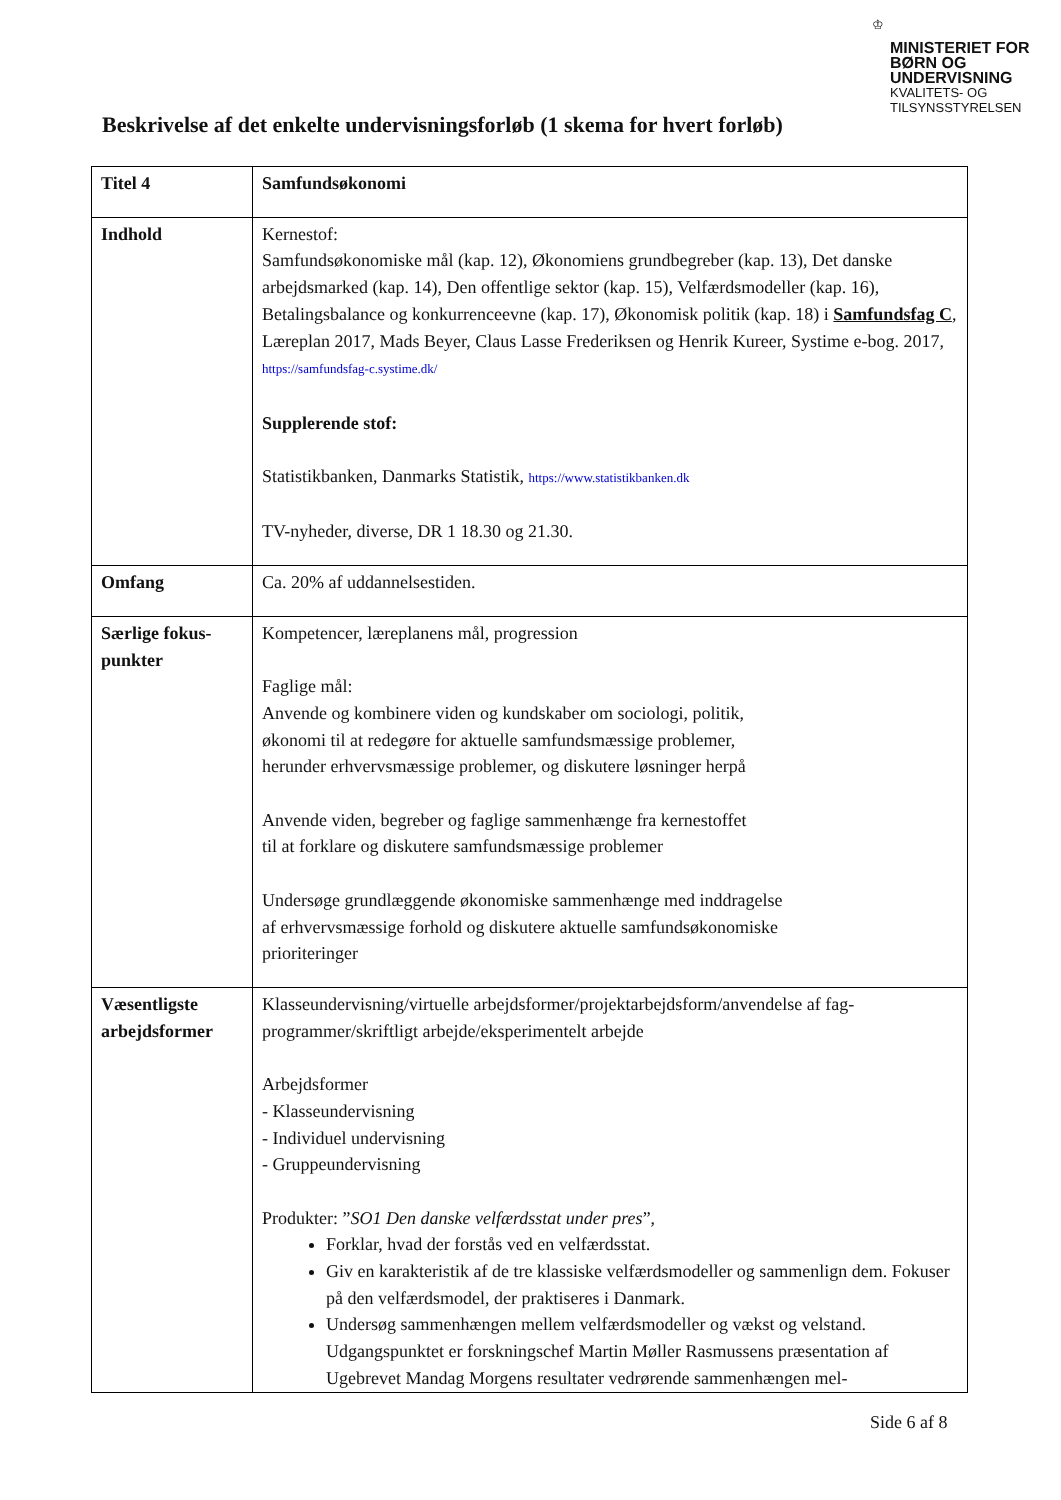♔
MINISTERIET FOR
BØRN OG
UNDERVISNING
KVALITETS- OG
TILSYNSSTYRELSEN
Beskrivelse af det enkelte undervisningsforløb (1 skema for hvert forløb)
| Titel 4 | Samfundsøkonomi |
| Indhold | Kernestof: Samfundsøkonomiske mål (kap. 12), Økonomiens grundbegreber (kap. 13), Det danske arbejdsmarked (kap. 14), Den offentlige sektor (kap. 15), Velfærdsmodeller (kap. 16), Betalingsbalance og konkurrenceevne (kap. 17), Økonomisk politik (kap. 18) i Samfundsfag C , Læreplan 2017, Mads Beyer, Claus Lasse Frederiksen og Henrik Kureer, Systime e-bog. 2017, https://samfundsfag-c.systime.dk/ Supplerende stof: Statistikbanken, Danmarks Statistik, https://www.statistikbanken.dk TV-nyheder, diverse, DR 1 18.30 og 21.30. |
| Omfang | Ca. 20% af uddannelsestiden. |
| Særlige fokus- punkter | Kompetencer, læreplanens mål, progression Faglige mål: Anvende og kombinere viden og kundskaber om sociologi, politik, økonomi til at redegøre for aktuelle samfundsmæssige problemer, herunder erhvervsmæssige problemer, og diskutere løsninger herpå Anvende viden, begreber og faglige sammenhænge fra kernestoffet til at forklare og diskutere samfundsmæssige problemer Undersøge grundlæggende økonomiske sammenhænge med inddragelse af erhvervsmæssige forhold og diskutere aktuelle samfundsøkonomiske prioriteringer |
| Væsentligste arbejdsformer | Klasseundervisning/virtuelle arbejdsformer/projektarbejdsform/anvendelse af fag-programmer/skriftligt arbejde/eksperimentelt arbejde Arbejdsformer - Klasseundervisning - Individuel undervisning - Gruppeundervisning Produkter: ” SO1 Den danske velfærdsstat under pres ”, Forklar, hvad der forstås ved en velfærdsstat. Giv en karakteristik af de tre klassiske velfærdsmodeller og sammenlign dem. Fokuser på den velfærdsmodel, der praktiseres i Danmark. Undersøg sammenhængen mellem velfærdsmodeller og vækst og velstand. Udgangspunktet er forskningschef Martin Møller Rasmussens præsentation af Ugebrevet Mandag Morgens resultater vedrørende sammenhængen mel- |
Side 6 af 8